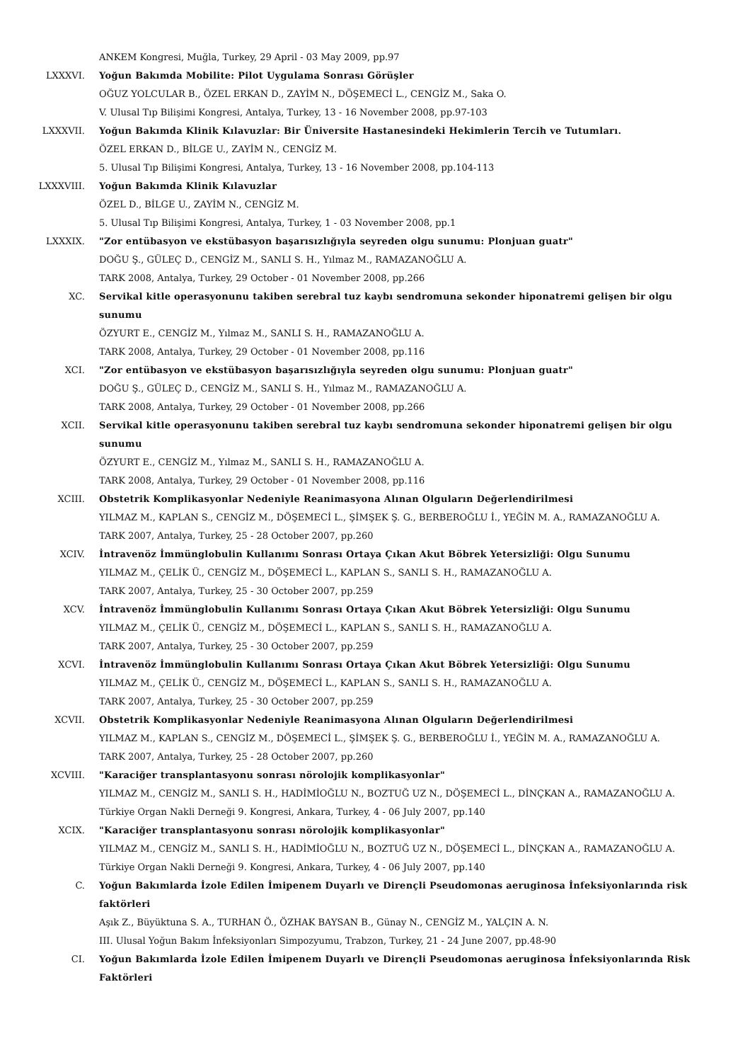ANKEM Kongresi, Muğla, Turkey, 29 April - 03 May 2009, pp.97
LXXXVI. Yoğun Bakımda Mobilite: Pilot Uygulama Sonrası Görüşler
OĞUZ YOLCULAR B., ÖZEL ERKAN D., ZAYİM N., DÖŞEMECİ L., CENGİZ M., Saka O.
V. Ulusal Tıp Bilişimi Kongresi, Antalya, Turkey, 13 - 16 November 2008, pp.97-103
LXXXVII. Yoğun Bakımda Klinik Kılavuzlar: Bir Üniversite Hastanesindeki Hekimlerin Tercih ve Tutumları.
ÖZEL ERKAN D., BİLGE U., ZAYİM N., CENGİZ M.
5. Ulusal Tıp Bilişimi Kongresi, Antalya, Turkey, 13 - 16 November 2008, pp.104-113
LXXXVIII. Yoğun Bakımda Klinik Kılavuzlar
ÖZEL D., BİLGE U., ZAYİM N., CENGİZ M.
5. Ulusal Tıp Bilişimi Kongresi, Antalya, Turkey, 1 - 03 November 2008, pp.1
LXXXIX. "Zor entübasyon ve ekstübasyon başarısızlığıyla seyreden olgu sunumu: Plonjuan guatr"
DOĞU Ş., GÜLEÇ D., CENGİZ M., SANLI S. H., Yılmaz M., RAMAZANOĞLU A.
TARK 2008, Antalya, Turkey, 29 October - 01 November 2008, pp.266
XC. Servikal kitle operasyonunu takiben serebral tuz kaybı sendromuna sekonder hiponatremi gelişen bir olgu sunumu
ÖZYURT E., CENGİZ M., Yılmaz M., SANLI S. H., RAMAZANOĞLU A.
TARK 2008, Antalya, Turkey, 29 October - 01 November 2008, pp.116
XCI. "Zor entübasyon ve ekstübasyon başarısızlığıyla seyreden olgu sunumu: Plonjuan guatr"
DOĞU Ş., GÜLEÇ D., CENGİZ M., SANLI S. H., Yılmaz M., RAMAZANOĞLU A.
TARK 2008, Antalya, Turkey, 29 October - 01 November 2008, pp.266
XCII. Servikal kitle operasyonunu takiben serebral tuz kaybı sendromuna sekonder hiponatremi gelişen bir olgu sunumu
ÖZYURT E., CENGİZ M., Yılmaz M., SANLI S. H., RAMAZANOĞLU A.
TARK 2008, Antalya, Turkey, 29 October - 01 November 2008, pp.116
XCIII. Obstetrik Komplikasyonlar Nedeniyle Reanimasyona Alınan Olguların Değerlendirilmesi
YILMAZ M., KAPLAN S., CENGİZ M., DÖŞEMECİ L., ŞİMŞEK Ş. G., BERBEROĞLU İ., YEĞİN M. A., RAMAZANOĞLU A.
TARK 2007, Antalya, Turkey, 25 - 28 October 2007, pp.260
XCIV. İntravenöz İmmünglobulin Kullanımı Sonrası Ortaya Çıkan Akut Böbrek Yetersizliği: Olgu Sunumu
YILMAZ M., ÇELİK Ü., CENGİZ M., DÖŞEMECİ L., KAPLAN S., SANLI S. H., RAMAZANOĞLU A.
TARK 2007, Antalya, Turkey, 25 - 30 October 2007, pp.259
XCV. İntravenöz İmmünglobulin Kullanımı Sonrası Ortaya Çıkan Akut Böbrek Yetersizliği: Olgu Sunumu
YILMAZ M., ÇELİK Ü., CENGİZ M., DÖŞEMECİ L., KAPLAN S., SANLI S. H., RAMAZANOĞLU A.
TARK 2007, Antalya, Turkey, 25 - 30 October 2007, pp.259
XCVI. İntravenöz İmmünglobulin Kullanımı Sonrası Ortaya Çıkan Akut Böbrek Yetersizliği: Olgu Sunumu
YILMAZ M., ÇELİK Ü., CENGİZ M., DÖŞEMECİ L., KAPLAN S., SANLI S. H., RAMAZANOĞLU A.
TARK 2007, Antalya, Turkey, 25 - 30 October 2007, pp.259
XCVII. Obstetrik Komplikasyonlar Nedeniyle Reanimasyona Alınan Olguların Değerlendirilmesi
YILMAZ M., KAPLAN S., CENGİZ M., DÖŞEMECİ L., ŞİMŞEK Ş. G., BERBEROĞLU İ., YEĞİN M. A., RAMAZANOĞLU A.
TARK 2007, Antalya, Turkey, 25 - 28 October 2007, pp.260
XCVIII. "Karaciğer transplantasyonu sonrası nörolojik komplikasyonlar"
YILMAZ M., CENGİZ M., SANLI S. H., HADİMİOĞLU N., BOZTUĞ UZ N., DÖŞEMECİ L., DİNÇKAN A., RAMAZANOĞLU A.
Türkiye Organ Nakli Derneği 9. Kongresi, Ankara, Turkey, 4 - 06 July 2007, pp.140
XCIX. "Karaciğer transplantasyonu sonrası nörolojik komplikasyonlar"
YILMAZ M., CENGİZ M., SANLI S. H., HADİMİOĞLU N., BOZTUĞ UZ N., DÖŞEMECİ L., DİNÇKAN A., RAMAZANOĞLU A.
Türkiye Organ Nakli Derneği 9. Kongresi, Ankara, Turkey, 4 - 06 July 2007, pp.140
C. Yoğun Bakımlarda İzole Edilen İmipenem Duyarlı ve Dirençli Pseudomonas aeruginosa İnfeksiyonlarında risk faktörleri
Aşık Z., Büyüktuna S. A., TURHAN Ö., ÖZHAK BAYSAN B., Günay N., CENGİZ M., YALÇIN A. N.
III. Ulusal Yoğun Bakım İnfeksiyonları Simpozyumu, Trabzon, Turkey, 21 - 24 June 2007, pp.48-90
CI. Yoğun Bakımlarda İzole Edilen İmipenem Duyarlı ve Dirençli Pseudomonas aeruginosa İnfeksiyonlarında Risk Faktörleri